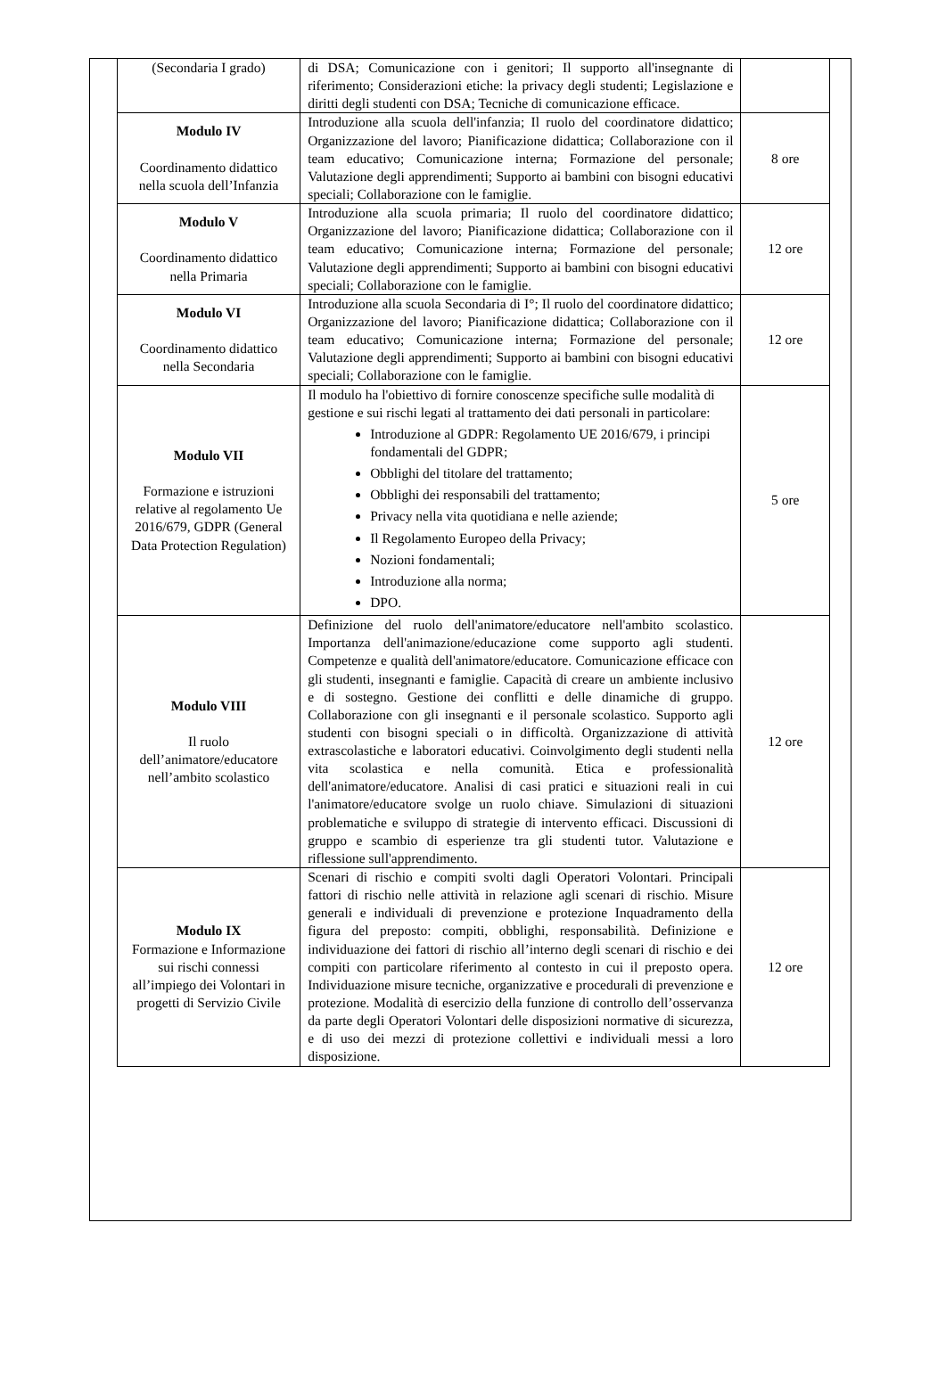| (Secondaria I grado) | di DSA; Comunicazione con i genitori; Il supporto all'insegnante di riferimento; Considerazioni etiche: la privacy degli studenti; Legislazione e diritti degli studenti con DSA; Tecniche di comunicazione efficace. | |
| Modulo IV Coordinamento didattico nella scuola dell’Infanzia | Introduzione alla scuola dell'infanzia; Il ruolo del coordinatore didattico; Organizzazione del lavoro; Pianificazione didattica; Collaborazione con il team educativo; Comunicazione interna; Formazione del personale; Valutazione degli apprendimenti; Supporto ai bambini con bisogni educativi speciali; Collaborazione con le famiglie. | 8 ore |
| Modulo V Coordinamento didattico nella Primaria | Introduzione alla scuola primaria; Il ruolo del coordinatore didattico; Organizzazione del lavoro; Pianificazione didattica; Collaborazione con il team educativo; Comunicazione interna; Formazione del personale; Valutazione degli apprendimenti; Supporto ai bambini con bisogni educativi speciali; Collaborazione con le famiglie. | 12 ore |
| Modulo VI Coordinamento didattico nella Secondaria | Introduzione alla scuola Secondaria di I°; Il ruolo del coordinatore didattico; Organizzazione del lavoro; Pianificazione didattica; Collaborazione con il team educativo; Comunicazione interna; Formazione del personale; Valutazione degli apprendimenti; Supporto ai bambini con bisogni educativi speciali; Collaborazione con le famiglie. | 12 ore |
| Modulo VII Formazione e istruzioni relative al regolamento Ue 2016/679, GDPR (General Data Protection Regulation) | Il modulo ha l'obiettivo di fornire conoscenze specifiche sulle modalità di gestione e sui rischi legati al trattamento dei dati personali in particolare: Introduzione al GDPR: Regolamento UE 2016/679, i principi fondamentali del GDPR; Obblighi del titolare del trattamento; Obblighi dei responsabili del trattamento; Privacy nella vita quotidiana e nelle aziende; Il Regolamento Europeo della Privacy; Nozioni fondamentali; Introduzione alla norma; DPO. | 5 ore |
| Modulo VIII Il ruolo dell’animatore/educatore nell’ambito scolastico | Definizione del ruolo dell'animatore/educatore nell'ambito scolastico. Importanza dell'animazione/educazione come supporto agli studenti. Competenze e qualità dell'animatore/educatore. Comunicazione efficace con gli studenti, insegnanti e famiglie. Capacità di creare un ambiente inclusivo e di sostegno. Gestione dei conflitti e delle dinamiche di gruppo. Collaborazione con gli insegnanti e il personale scolastico. Supporto agli studenti con bisogni speciali o in difficoltà. Organizzazione di attività extrascolastiche e laboratori educativi. Coinvolgimento degli studenti nella vita scolastica e nella comunità. Etica e professionalità dell'animatore/educatore. Analisi di casi pratici e situazioni reali in cui l'animatore/educatore svolge un ruolo chiave. Simulazioni di situazioni problematiche e sviluppo di strategie di intervento efficaci. Discussioni di gruppo e scambio di esperienze tra gli studenti tutor. Valutazione e riflessione sull'apprendimento. | 12 ore |
| Modulo IX Formazione e Informazione sui rischi connessi all’impiego dei Volontari in progetti di Servizio Civile | Scenari di rischio e compiti svolti dagli Operatori Volontari. Principali fattori di rischio nelle attività in relazione agli scenari di rischio. Misure generali e individuali di prevenzione e protezione Inquadramento della figura del preposto: compiti, obblighi, responsabilità. Definizione e individuazione dei fattori di rischio all’interno degli scenari di rischio e dei compiti con particolare riferimento al contesto in cui il preposto opera. Individuazione misure tecniche, organizzative e procedurali di prevenzione e protezione. Modalità di esercizio della funzione di controllo dell’osservanza da parte degli Operatori Volontari delle disposizioni normative di sicurezza, e di uso dei mezzi di protezione collettivi e individuali messi a loro disposizione. | 12 ore |